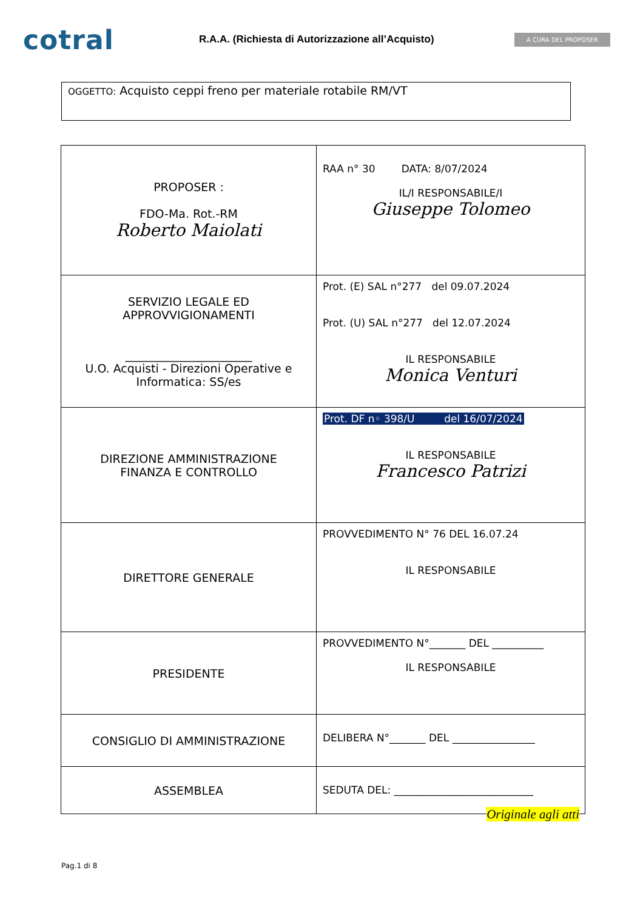cotral
R.A.A. (Richiesta di Autorizzazione all’Acquisto)
A CURA DEL PROPOSER
OGGETTO: Acquisto ceppi freno per materiale rotabile RM/VT
| PROPOSER : FDO-Ma. Rot.-RM Roberto Maiolati | RAA n° 30 DATA: 8/07/2024 IL/I RESPONSABILE/I Giuseppe Tolomeo |
| SERVIZIO LEGALE ED APPROVVIGIONAMENTI ______________________ U.O. Acquisti - Direzioni Operative e Informatica: SS/es | Prot. (E) SAL n°277 del 09.07.2024 Prot. (U) SAL n°277 del 12.07.2024 IL RESPONSABILE Monica Venturi |
| DIREZIONE AMMINISTRAZIONE FINANZA E CONTROLLO | Prot. DF n◦ 398/U del 16/07/2024 IL RESPONSABILE Francesco Patrizi |
| DIRETTORE GENERALE | PROVVEDIMENTO N° 76 DEL 16.07.24 IL RESPONSABILE |
| PRESIDENTE | PROVVEDIMENTO N°_______ DEL __________ IL RESPONSABILE |
| CONSIGLIO DI AMMINISTRAZIONE | DELIBERA N°_______ DEL ________________ |
| ASSEMBLEA | SEDUTA DEL: ___________________________ |
Originale agli atti
Pag.1 di 8